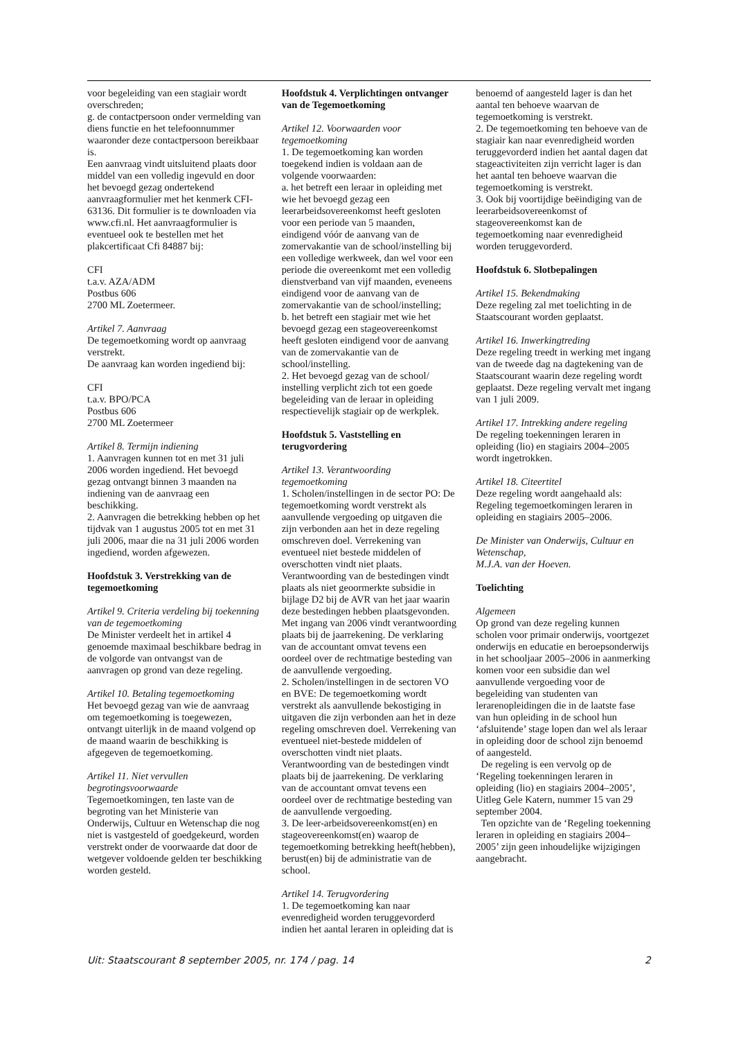voor begeleiding van een stagiair wordt overschreden;
g. de contactpersoon onder vermelding van diens functie en het telefoonnummer waaronder deze contactpersoon bereikbaar is.
Een aanvraag vindt uitsluitend plaats door middel van een volledig ingevuld en door het bevoegd gezag ondertekend aanvraagformulier met het kenmerk CFI-63136. Dit formulier is te downloaden via www.cfi.nl. Het aanvraagformulier is eventueel ook te bestellen met het plakcertificaat Cfi 84887 bij:
CFI
t.a.v. AZA/ADM
Postbus 606
2700 ML Zoetermeer.
Artikel 7. Aanvraag
De tegemoetkoming wordt op aanvraag verstrekt.
De aanvraag kan worden ingediend bij:
CFI
t.a.v. BPO/PCA
Postbus 606
2700 ML Zoetermeer
Artikel 8. Termijn indiening
1. Aanvragen kunnen tot en met 31 juli 2006 worden ingediend. Het bevoegd gezag ontvangt binnen 3 maanden na indiening van de aanvraag een beschikking.
2. Aanvragen die betrekking hebben op het tijdvak van 1 augustus 2005 tot en met 31 juli 2006, maar die na 31 juli 2006 worden ingediend, worden afgewezen.
Hoofdstuk 3. Verstrekking van de tegemoetkoming
Artikel 9. Criteria verdeling bij toekenning van de tegemoetkoming
De Minister verdeelt het in artikel 4 genoemde maximaal beschikbare bedrag in de volgorde van ontvangst van de aanvragen op grond van deze regeling.
Artikel 10. Betaling tegemoetkoming
Het bevoegd gezag van wie de aanvraag om tegemoetkoming is toegewezen, ontvangt uiterlijk in de maand volgend op de maand waarin de beschikking is afgegeven de tegemoetkoming.
Artikel 11. Niet vervullen begrotingsvoorwaarde
Tegemoetkomingen, ten laste van de begroting van het Ministerie van Onderwijs, Cultuur en Wetenschap die nog niet is vastgesteld of goedgekeurd, worden verstrekt onder de voorwaarde dat door de wetgever voldoende gelden ter beschikking worden gesteld.
Hoofdstuk 4. Verplichtingen ontvanger van de Tegemoetkoming
Artikel 12. Voorwaarden voor tegemoetkoming
1. De tegemoetkoming kan worden toegekend indien is voldaan aan de volgende voorwaarden:
a. het betreft een leraar in opleiding met wie het bevoegd gezag een leerarbeidsovereenkomst heeft gesloten voor een periode van 5 maanden, eindigend vóór de aanvang van de zomervakantie van de school/instelling bij een volledige werkweek, dan wel voor een periode die overeenkomt met een volledig dienstverband van vijf maanden, eveneens eindigend voor de aanvang van de zomervakantie van de school/instelling;
b. het betreft een stagiair met wie het bevoegd gezag een stageovereenkomst heeft gesloten eindigend voor de aanvang van de zomervakantie van de school/instelling.
2. Het bevoegd gezag van de school/ instelling verplicht zich tot een goede begeleiding van de leraar in opleiding respectievelijk stagiair op de werkplek.
Hoofdstuk 5. Vaststelling en terugvordering
Artikel 13. Verantwoording tegemoetkoming
1. Scholen/instellingen in de sector PO: De tegemoetkoming wordt verstrekt als aanvullende vergoeding op uitgaven die zijn verbonden aan het in deze regeling omschreven doel. Verrekening van eventueel niet bestede middelen of overschotten vindt niet plaats. Verantwoording van de bestedingen vindt plaats als niet geoormerkte subsidie in bijlage D2 bij de AVR van het jaar waarin deze bestedingen hebben plaatsgevonden. Met ingang van 2006 vindt verantwoording plaats bij de jaarrekening. De verklaring van de accountant omvat tevens een oordeel over de rechtmatige besteding van de aanvullende vergoeding.
2. Scholen/instellingen in de sectoren VO en BVE: De tegemoetkoming wordt verstrekt als aanvullende bekostiging in uitgaven die zijn verbonden aan het in deze regeling omschreven doel. Verrekening van eventueel niet-bestede middelen of overschotten vindt niet plaats. Verantwoording van de bestedingen vindt plaats bij de jaarrekening. De verklaring van de accountant omvat tevens een oordeel over de rechtmatige besteding van de aanvullende vergoeding.
3. De leer-arbeidsovereenkomst(en) en stageovereenkomst(en) waarop de tegemoetkoming betrekking heeft(hebben), berust(en) bij de administratie van de school.
Artikel 14. Terugvordering
1. De tegemoetkoming kan naar evenredigheid worden teruggevorderd indien het aantal leraren in opleiding dat is
benoemd of aangesteld lager is dan het aantal ten behoeve waarvan de tegemoetkoming is verstrekt.
2. De tegemoetkoming ten behoeve van de stagiair kan naar evenredigheid worden teruggevorderd indien het aantal dagen dat stageactiviteiten zijn verricht lager is dan het aantal ten behoeve waarvan die tegemoetkoming is verstrekt.
3. Ook bij voortijdige beëindiging van de leerarbeidsovereenkomst of stageovereenkomst kan de tegemoetkoming naar evenredigheid worden teruggevorderd.
Hoofdstuk 6. Slotbepalingen
Artikel 15. Bekendmaking
Deze regeling zal met toelichting in de Staatscourant worden geplaatst.
Artikel 16. Inwerkingtreding
Deze regeling treedt in werking met ingang van de tweede dag na dagtekening van de Staatscourant waarin deze regeling wordt geplaatst. Deze regeling vervalt met ingang van 1 juli 2009.
Artikel 17. Intrekking andere regeling
De regeling toekenningen leraren in opleiding (lio) en stagiairs 2004–2005 wordt ingetrokken.
Artikel 18. Citeertitel
Deze regeling wordt aangehaald als: Regeling tegemoetkomingen leraren in opleiding en stagiairs 2005–2006.
De Minister van Onderwijs, Cultuur en Wetenschap,
M.J.A. van der Hoeven.
Toelichting
Algemeen
Op grond van deze regeling kunnen scholen voor primair onderwijs, voortgezet onderwijs en educatie en beroepsonderwijs in het schooljaar 2005–2006 in aanmerking komen voor een subsidie dan wel aanvullende vergoeding voor de begeleiding van studenten van lerarenopleidingen die in de laatste fase van hun opleiding in de school hun ‘afsluitende’ stage lopen dan wel als leraar in opleiding door de school zijn benoemd of aangesteld.
De regeling is een vervolg op de ‘Regeling toekenningen leraren in opleiding (lio) en stagiairs 2004–2005’, Uitleg Gele Katern, nummer 15 van 29 september 2004.
Ten opzichte van de ‘Regeling toekenning leraren in opleiding en stagiairs 2004–2005’ zijn geen inhoudelijke wijzigingen aangebracht.
Uit: Staatscourant 8 september 2005, nr. 174 / pag. 14 2